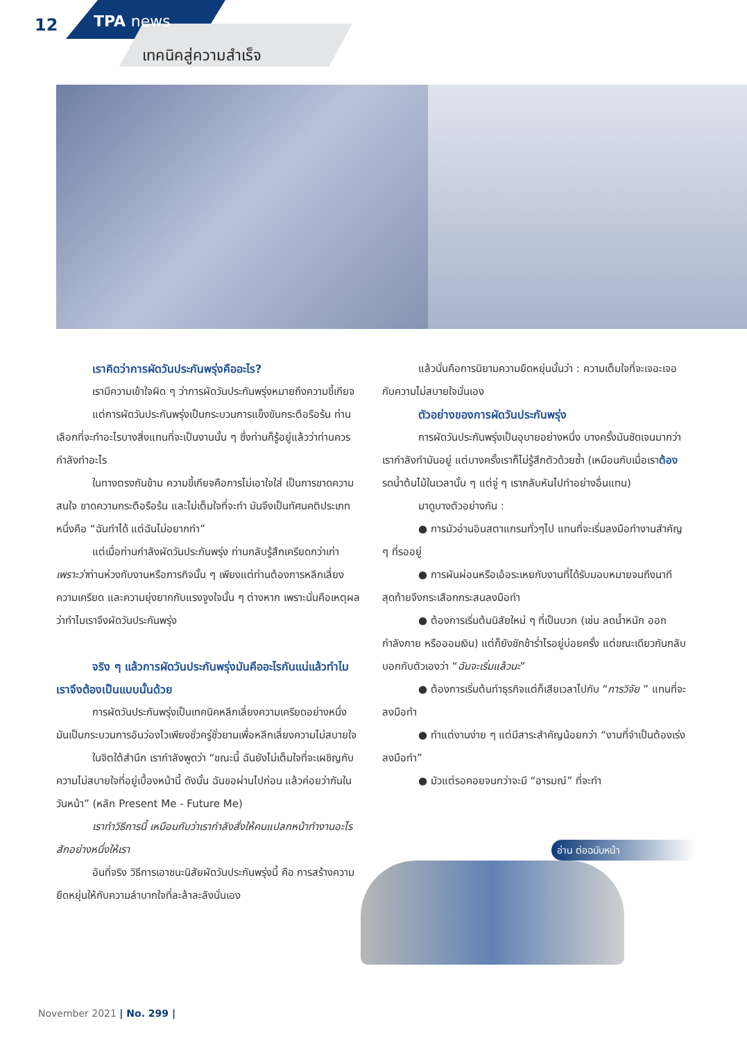12 TPA news
เทคนิคสู่ความสำเร็จ
เราคิดว่าการผัดวันประกันพรุ่งคืออะไร?
เรามีความเข้าใจผิด ๆ ว่าการผัดวันประกันพรุ่งหมายถึงความขี้เกียจ
แต่การผัดวันประกันพรุ่งเป็นกระบวนการแข็งขันกระตือรือร้น ท่านเลือกที่จะทำอะไรบางสิ่งแทนที่จะเป็นงานนั้น ๆ ซึ่งท่านก็รู้อยู่แล้วว่าท่านควรกำลังทำอะไร
ในทางตรงกันข้าม ความขี้เกียจคือการไม่เอาใจใส่ เป็นการขาดความสนใจ ขาดความกระตือรือร้น และไม่เต็มใจที่จะทำ มันจึงเป็นทัศนคติประเภทหนึ่งคือ “ฉันทำได้ แต่ฉันไม่อยากทำ”
แต่เมื่อท่านกำลังผัดวันประกันพรุ่ง ท่านกลับรู้สึกเครียดกว่าเก่า เพราะว่าท่านห่วงกับงานหรือภารกิจนั้น ๆ เพียงแต่ท่านต้องการหลีกเลี่ยงความเครียด และความยุ่งยากกับแรงจูงใจนั้น ๆ ต่างหาก เพราะนั่นคือเหตุผลว่าทำไมเราจึงผัดวันประกันพรุ่ง
จริง ๆ แล้วการผัดวันประกันพรุ่งมันคืออะไรกันแน่แล้วทำไมเราจึงต้องเป็นแบบนั้นด้วย
การผัดวันประกันพรุ่งเป็นเทคนิคหลีกเลี่ยงความเครียดอย่างหนึ่ง มันเป็นกระบวนการอันว่องไวเพียงชั่วครู่ชั่วยามเพื่อหลีกเลี่ยงความไม่สบายใจ
ในจิตใต้สำนึก เรากำลังพูดว่า “ขณะนี้ ฉันยังไม่เต็มใจที่จะเผชิญกับความไม่สบายใจที่อยู่เบื้องหน้านี้ ดังนั้น ฉันขอผ่านไปก่อน แล้วค่อยว่ากันในวันหน้า” (หลัก Present Me - Future Me)
เราทำวิธีการนี้ เหมือนกับว่าเรากำลังสั่งให้คนแปลกหน้าทำงานอะไรสักอย่างหนึ่งให้เรา
อันที่จริง วิธีการเอาชนะนิสัยผัดวันประกันพรุ่งนี้ คือ การสร้างความยืดหยุ่นให้กับความลำบากใจที่ละล้าละลังนั่นเอง
แล้วนั่นคือการนิยามความยืดหยุ่นนั้นว่า : ความเต็มใจที่จะเจอะเจอกับความไม่สบายใจนั่นเอง
ตัวอย่างของการผัดวันประกันพรุ่ง
การผัดวันประกันพรุ่งเป็นอุบายอย่างหนึ่ง บางครั้งมันชัดเจนมากว่าเรากำลังทำมันอยู่ แต่บางครั้งเราก็ไม่รู้สึกตัวด้วยซ้ำ (เหมือนกับเมื่อเราต้องรดน้ำต้นไม้ในเวลานั้น ๆ แต่จู่ ๆ เรากลับหันไปทำอย่างอื่นแทน)
มาดูบางตัวอย่างกัน :
● การมัวอ่านอินสตาแกรมทั่วๆไป แทนที่จะเริ่มลงมือทำงานสำคัญ ๆ ที่รออยู่
● การผันผ่อนหรือเอ้อระเหยกับงานที่ได้รับมอบหมายจนถึงนาทีสุดท้ายจึงกระเสือกกระสนลงมือทำ
● ต้องการเริ่มต้นนิสัยใหม่ ๆ ที่เป็นบวก (เช่น ลดน้ำหนัก ออกกำลังกาย หรือออมเงิน) แต่ก็ยังชักช้าร่ำไรอยู่บ่อยครั้ง แต่ขณะเดียวกันกลับบอกกับตัวเองว่า “ฉันจะเริ่มแล้วนะ”
● ต้องการเริ่มต้นทำธุรกิจแต่ก็เสียเวลาไปกับ “การวิจัย ” แทนที่จะลงมือทำ
● ทำแต่งานง่าย ๆ แต่มีสาระสำคัญน้อยกว่า “งานที่จำเป็นต้องเร่งลงมือทำ”
● มัวแต่รอคอยจนกว่าจะมี “อารมณ์” ที่จะทำ
อ่าน ต่อฉบับหน้า
November 2021 | No. 299 |